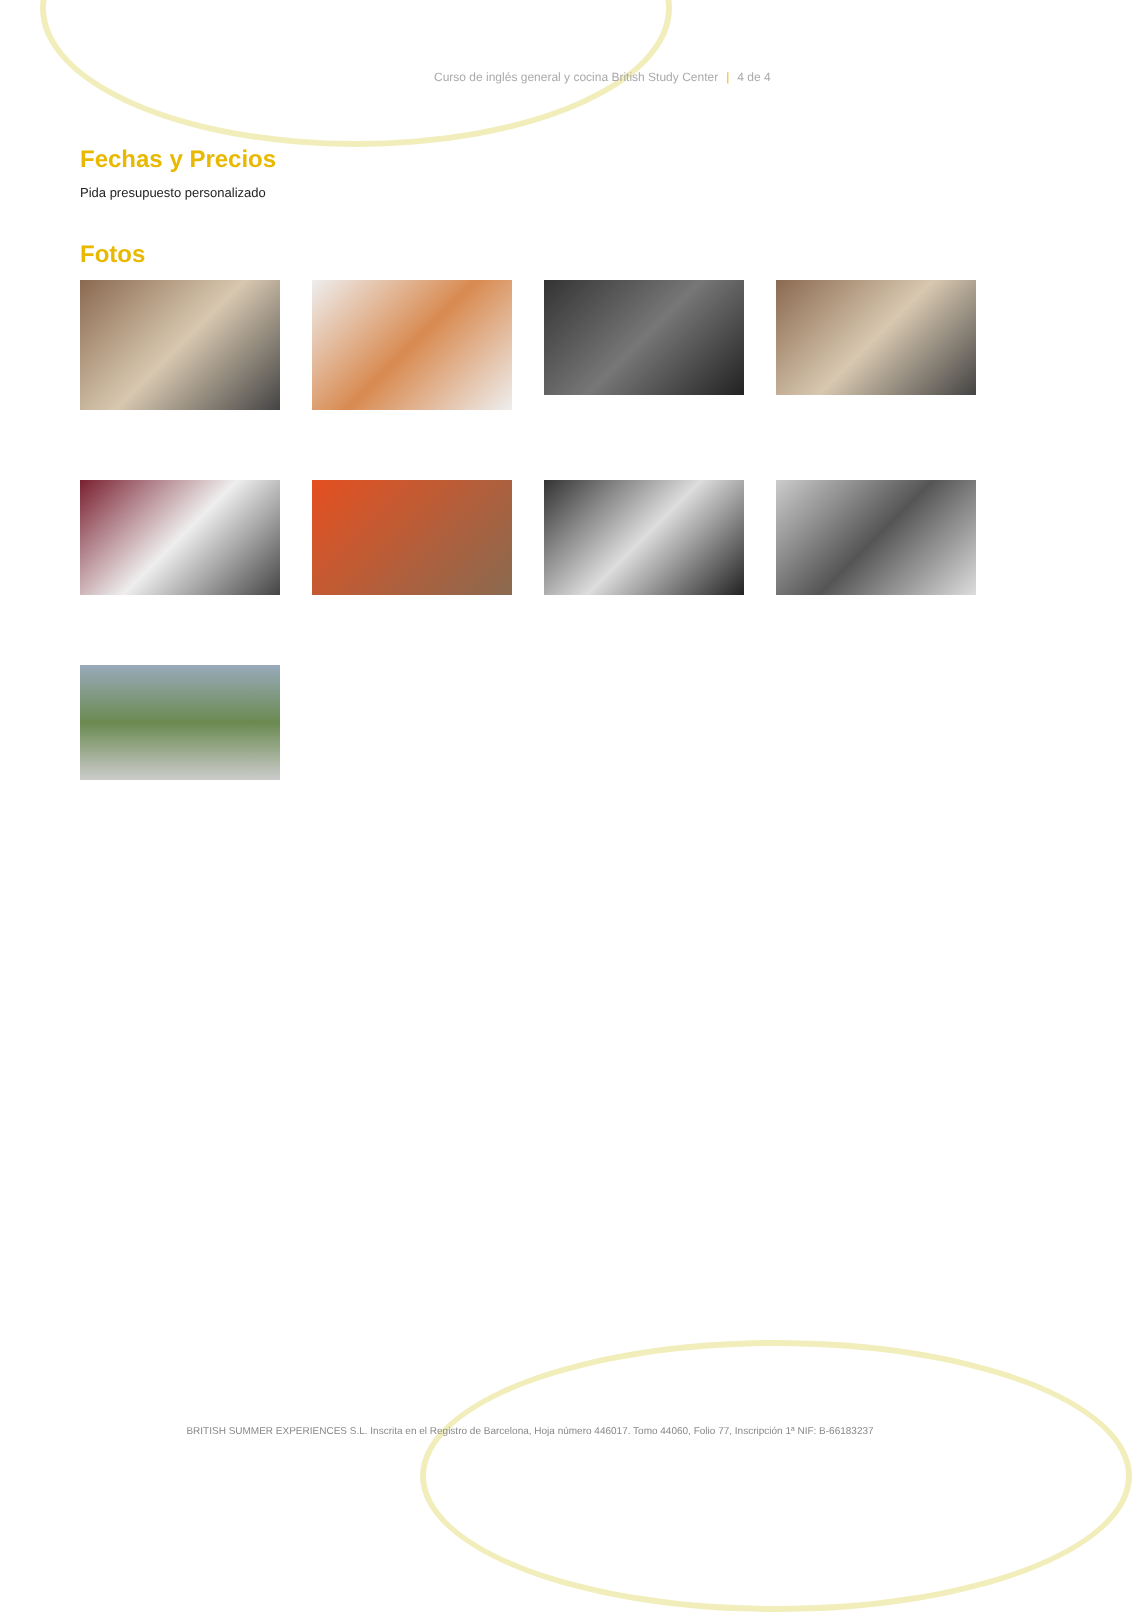Curso de inglés general y cocina British Study Center | 4 de 4
Fechas y Precios
Pida presupuesto personalizado
Fotos
BRITISH SUMMER EXPERIENCES S.L. Inscrita en el Registro de Barcelona, Hoja número 446017. Tomo 44060, Folio 77, Inscripción 1ª NIF: B-66183237